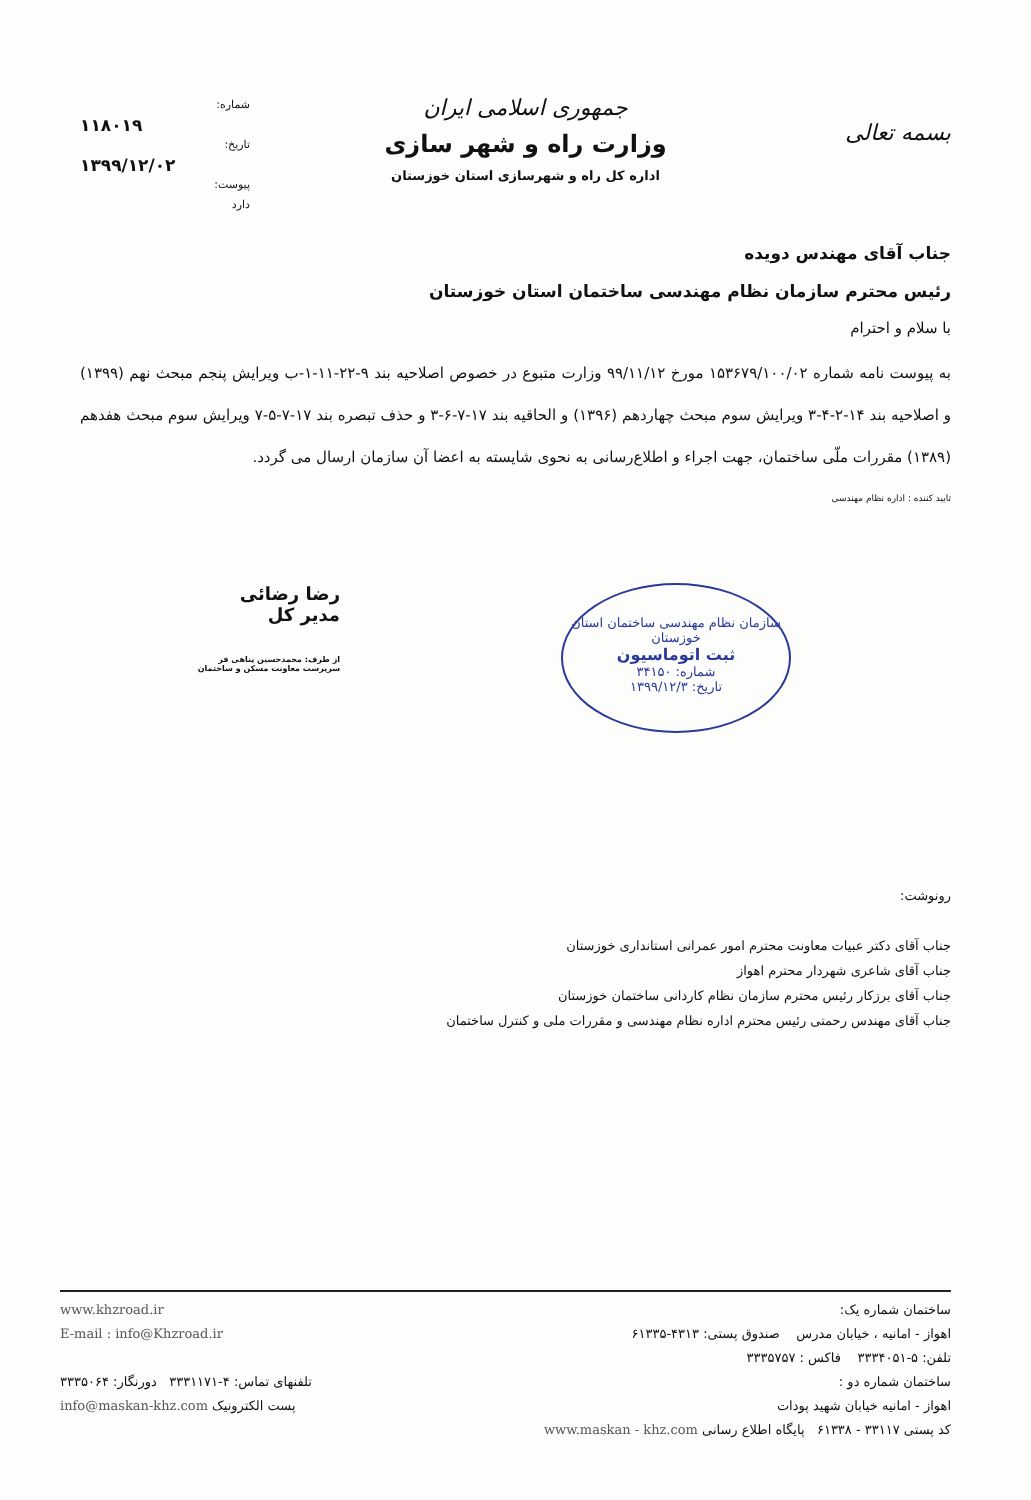بسمه تعالی
جمهوری اسلامی ایران
وزارت راه و شهر سازی
اداره کل راه و شهرسازی استان خوزستان
شماره:
۱۱۸۰۱۹
تاریخ:
۱۳۹۹/۱۲/۰۲
پیوست:
دارد
جناب آقای مهندس دویده
رئیس محترم سازمان نظام مهندسی ساختمان استان خوزستان
با سلام و احترام
به پیوست نامه شماره ۱۵۳۶۷۹/۱۰۰/۰۲ مورخ ۹۹/۱۱/۱۲ وزارت متبوع در خصوص اصلاحیه بند ۹-۲۲-۱۱-۱-ب ویرایش پنجم مبحث نهم (۱۳۹۹) و اصلاحیه بند ۱۴-۲-۴-۳ ویرایش سوم مبحث چهاردهم (۱۳۹۶) و الحاقیه بند ۱۷-۷-۶-۳ و حذف تبصره بند ۱۷-۷-۵-۷ ویرایش سوم مبحث هفدهم (۱۳۸۹) مقررات ملّی ساختمان، جهت اجراء و اطلاع‌رسانی به نحوی شایسته به اعضا آن سازمان ارسال می گردد.
تایید کننده : اداره نظام مهندسی
سازمان نظام مهندسی ساختمان استان خوزستان
ثبت اتوماسیون
شماره: ۳۴۱۵۰
تاریخ: ۱۳۹۹/۱۲/۳
رضا رضائی
مدیر کل
از طرف: محمدحسین پناهی فر
سرپرست معاونت مسکن و ساختمان
رونوشت:
جناب آقای دکتر عبیات معاونت محترم امور عمرانی استانداری خوزستان
جناب آقای شاعری شهردار محترم اهواز
جناب آقای برزکار رئیس محترم سازمان نظام کاردانی ساختمان خوزستان
جناب آقای مهندس رحمتی رئیس محترم اداره نظام مهندسی و مقررات ملی و کنترل ساختمان
ساختمان شماره یک:
اهواز - امانیه ، خیابان مدرس صندوق پستی: ۴۳۱۳-۶۱۳۳۵
تلفن: ۵-۳۳۳۴۰۵۱ فاکس : ۳۳۳۵۷۵۷
ساختمان شماره دو :
اهواز - امانیه خیابان شهید پودات
کد پستی ۳۳۱۱۷ - ۶۱۳۳۸ پایگاه اطلاع رسانی www.maskan - khz.com
www.khzroad.ir
E-mail : info@Khzroad.ir
تلفنهای تماس: ۴-۳۳۳۱۱۷۱ دورنگار: ۳۳۳۵۰۶۴
پست الکترونیک info@maskan-khz.com